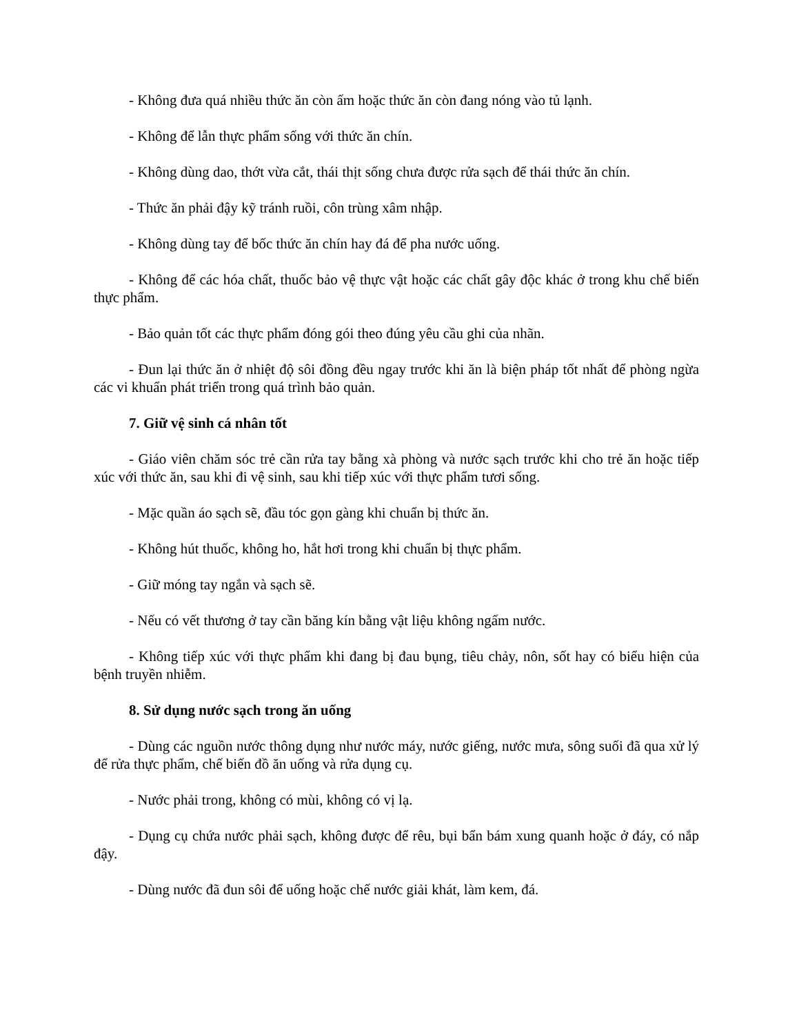- Không đưa quá nhiều thức ăn còn ấm hoặc thức ăn còn đang nóng vào tủ lạnh.
- Không để lẫn thực phẩm sống với thức ăn chín.
- Không dùng dao, thớt vừa cắt, thái thịt sống chưa được rửa sạch để thái thức ăn chín.
- Thức ăn phải đậy kỹ tránh ruồi, côn trùng xâm nhập.
- Không dùng tay để bốc thức ăn chín hay đá để pha nước uống.
- Không để các hóa chất, thuốc bảo vệ thực vật hoặc các chất gây độc khác ở trong khu chế biến thực phẩm.
- Bảo quản tốt các thực phẩm đóng gói theo đúng yêu cầu ghi của nhãn.
- Đun lại thức ăn ở nhiệt độ sôi đồng đều ngay trước khi ăn là biện pháp tốt nhất để phòng ngừa các vi khuẩn phát triển trong quá trình bảo quản.
7. Giữ vệ sinh cá nhân tốt
- Giáo viên chăm sóc trẻ cần rửa tay bằng xà phòng và nước sạch trước khi cho trẻ ăn hoặc tiếp xúc với thức ăn, sau khi đi vệ sinh, sau khi tiếp xúc với thực phẩm tươi sống.
- Mặc quần áo sạch sẽ, đầu tóc gọn gàng khi chuẩn bị thức ăn.
- Không hút thuốc, không ho, hắt hơi trong khi chuẩn bị thực phẩm.
- Giữ móng tay ngắn và sạch sẽ.
- Nếu có vết thương ở tay cần băng kín bằng vật liệu không ngấm nước.
- Không tiếp xúc với thực phẩm khi đang bị đau bụng, tiêu chảy, nôn, sốt hay có biểu hiện của bệnh truyền nhiễm.
8. Sử dụng nước sạch trong ăn uống
- Dùng các nguồn nước thông dụng như nước máy, nước giếng, nước mưa, sông suối đã qua xử lý để rửa thực phẩm, chế biến đồ ăn uống và rửa dụng cụ.
- Nước phải trong, không có mùi, không có vị lạ.
- Dụng cụ chứa nước phải sạch, không được để rêu, bụi bẩn bám xung quanh hoặc ở đáy, có nắp đậy.
- Dùng nước đã đun sôi để uống hoặc chế nước giải khát, làm kem, đá.